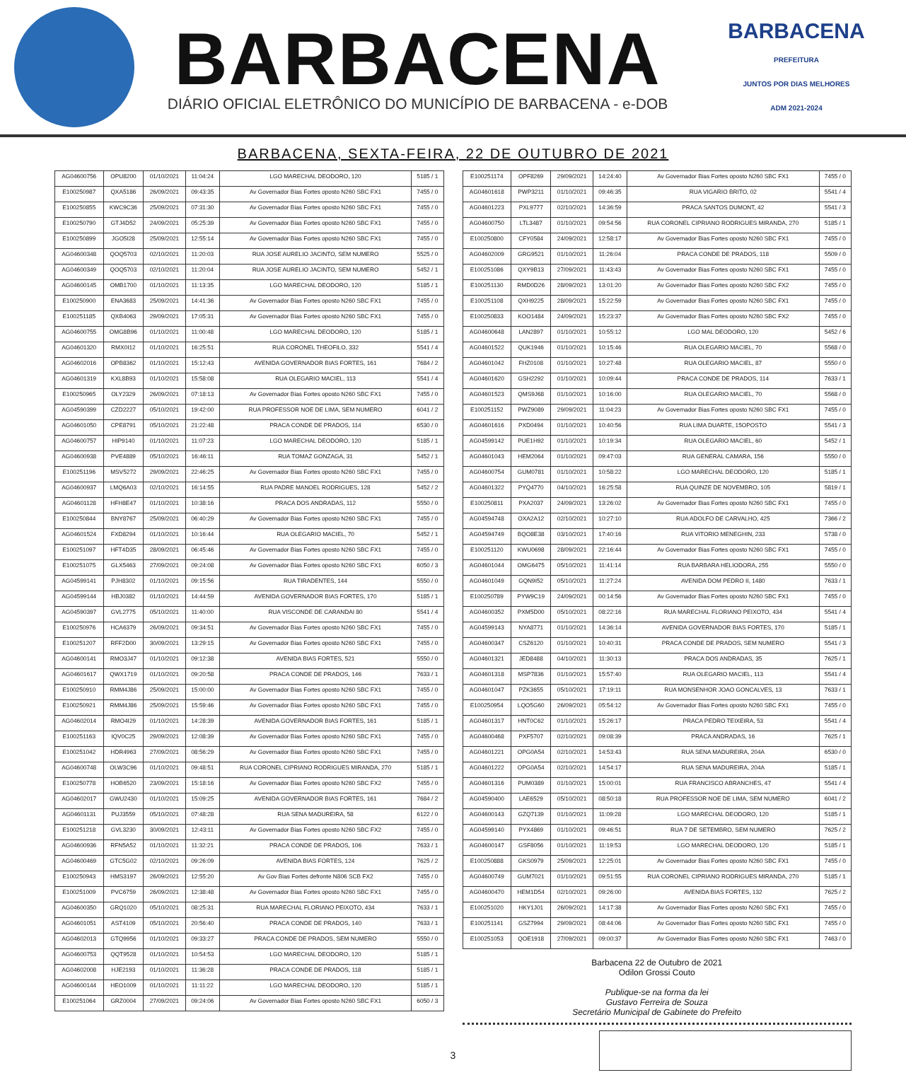BARBACENA
DIÁRIO OFICIAL ELETRÔNICO DO MUNICÍPIO DE BARBACENA - e-DOB
BARBACENA
PREFEITURA
JUNTOS POR DIAS MELHORES
ADM 2021-2024
BARBACENA, SEXTA-FEIRA, 22 DE OUTUBRO DE 2021
| AG04600756 | OPU8200 | 01/10/2021 | 11:04:24 | LGO MARECHAL DEODORO, 120 | 5185 / 1 |
| E100250987 | QXA5186 | 26/09/2021 | 09:43:35 | Av Governador Bias Fortes oposto N260 SBC FX1 | 7455 / 0 |
| E100250855 | KWC9C36 | 25/09/2021 | 07:31:30 | Av Governador Bias Fortes oposto N260 SBC FX1 | 7455 / 0 |
| E100250790 | GTJ4D52 | 24/09/2021 | 05:25:39 | Av Governador Bias Fortes oposto N260 SBC FX1 | 7455 / 0 |
| E100250899 | JGO5I28 | 25/09/2021 | 12:55:14 | Av Governador Bias Fortes oposto N260 SBC FX1 | 7455 / 0 |
| AG04600348 | QOQ5703 | 02/10/2021 | 11:20:03 | RUA JOSE AURELIO JACINTO, SEM NUMERO | 5525 / 0 |
| AG04600349 | QOQ5703 | 02/10/2021 | 11:20:04 | RUA JOSE AURELIO JACINTO, SEM NUMERO | 5452 / 1 |
| AG04600145 | OMB1700 | 01/10/2021 | 11:13:35 | LGO MARECHAL DEODORO, 120 | 5185 / 1 |
| E100250900 | ENA3683 | 25/09/2021 | 14:41:36 | Av Governador Bias Fortes oposto N260 SBC FX1 | 7455 / 0 |
| E100251185 | QXB4063 | 29/09/2021 | 17:05:31 | Av Governador Bias Fortes oposto N260 SBC FX1 | 7455 / 0 |
| AG04600755 | OMG8B96 | 01/10/2021 | 11:00:48 | LGO MARECHAL DEODORO, 120 | 5185 / 1 |
| AG04601320 | RMX0I12 | 01/10/2021 | 16:25:51 | RUA CORONEL THEOFILO, 332 | 5541 / 4 |
| AG04602016 | OPB8362 | 01/10/2021 | 15:12:43 | AVENIDA GOVERNADOR BIAS FORTES, 161 | 7684 / 2 |
| AG04601319 | KXL8B93 | 01/10/2021 | 15:58:08 | RUA OLEGARIO MACIEL, 113 | 5541 / 4 |
| E100250965 | OLY2329 | 26/09/2021 | 07:18:13 | Av Governador Bias Fortes oposto N260 SBC FX1 | 7455 / 0 |
| AG04590399 | CZD2227 | 05/10/2021 | 19:42:00 | RUA PROFESSOR NOE DE LIMA, SEM NUMERO | 6041 / 2 |
| AG04601050 | CPE8791 | 05/10/2021 | 21:22:48 | PRACA CONDE DE PRADOS, 114 | 6530 / 0 |
| AG04600757 | HIP9140 | 01/10/2021 | 11:07:23 | LGO MARECHAL DEODORO, 120 | 5185 / 1 |
| AG04600938 | PVE4889 | 05/10/2021 | 16:46:11 | RUA TOMAZ GONZAGA, 31 | 5452 / 1 |
| E100251196 | MSV5272 | 29/09/2021 | 22:46:25 | Av Governador Bias Fortes oposto N260 SBC FX1 | 7455 / 0 |
| AG04600937 | LMQ6A03 | 02/10/2021 | 16:14:55 | RUA PADRE MANOEL RODRIGUES, 128 | 5452 / 2 |
| AG04601128 | HFH8E47 | 01/10/2021 | 10:38:16 | PRACA DOS ANDRADAS, 112 | 5550 / 0 |
| E100250844 | BNY8767 | 25/09/2021 | 06:40:29 | Av Governador Bias Fortes oposto N260 SBC FX1 | 7455 / 0 |
| AG04601524 | FXD8294 | 01/10/2021 | 10:16:44 | RUA OLEGARIO MACIEL, 70 | 5452 / 1 |
| E100251097 | HFT4D35 | 28/09/2021 | 06:45:46 | Av Governador Bias Fortes oposto N260 SBC FX1 | 7455 / 0 |
| E100251075 | GLX5463 | 27/09/2021 | 09:24:08 | Av Governador Bias Fortes oposto N260 SBC FX1 | 6050 / 3 |
| AG04599141 | PJH8302 | 01/10/2021 | 09:15:56 | RUA TIRADENTES, 144 | 5550 / 0 |
| AG04599144 | HBJ0382 | 01/10/2021 | 14:44:59 | AVENIDA GOVERNADOR BIAS FORTES, 170 | 5185 / 1 |
| AG04590397 | GVL2775 | 05/10/2021 | 11:40:00 | RUA VISCONDE DE CARANDAI 80 | 5541 / 4 |
| E100250976 | HCA6379 | 26/09/2021 | 09:34:51 | Av Governador Bias Fortes oposto N260 SBC FX1 | 7455 / 0 |
| E100251207 | RFF2D00 | 30/09/2021 | 13:29:15 | Av Governador Bias Fortes oposto N260 SBC FX1 | 7455 / 0 |
| AG04600141 | RMO3J47 | 01/10/2021 | 09:12:38 | AVENIDA BIAS FORTES, 521 | 5550 / 0 |
| AG04601617 | QWX1719 | 01/10/2021 | 09:20:58 | PRACA CONDE DE PRADOS, 146 | 7633 / 1 |
| E100250910 | RMM4J86 | 25/09/2021 | 15:00:00 | Av Governador Bias Fortes oposto N260 SBC FX1 | 7455 / 0 |
| E100250921 | RMM4J86 | 25/09/2021 | 15:59:46 | Av Governador Bias Fortes oposto N260 SBC FX1 | 7455 / 0 |
| AG04602014 | RMO4I29 | 01/10/2021 | 14:28:39 | AVENIDA GOVERNADOR BIAS FORTES, 161 | 5185 / 1 |
| E100251163 | IQV0C25 | 29/09/2021 | 12:08:39 | Av Governador Bias Fortes oposto N260 SBC FX1 | 7455 / 0 |
| E100251042 | HDR4963 | 27/09/2021 | 08:56:29 | Av Governador Bias Fortes oposto N260 SBC FX1 | 7455 / 0 |
| AG04600748 | OLW3C96 | 01/10/2021 | 09:48:51 | RUA CORONEL CIPRIANO RODRIGUES MIRANDA, 270 | 5185 / 1 |
| E100250778 | HOB6520 | 23/09/2021 | 15:18:16 | Av Governador Bias Fortes oposto N260 SBC FX2 | 7455 / 0 |
| AG04602017 | GWU2430 | 01/10/2021 | 15:09:25 | AVENIDA GOVERNADOR BIAS FORTES, 161 | 7684 / 2 |
| AG04601131 | PUJ3559 | 05/10/2021 | 07:48:28 | RUA SENA MADUREIRA, 58 | 6122 / 0 |
| E100251218 | GVL3230 | 30/09/2021 | 12:43:11 | Av Governador Bias Fortes oposto N260 SBC FX2 | 7455 / 0 |
| AG04600936 | RFN5A52 | 01/10/2021 | 11:32:21 | PRACA CONDE DE PRADOS, 106 | 7633 / 1 |
| AG04600469 | GTC5G02 | 02/10/2021 | 09:26:09 | AVENIDA BIAS FORTES, 124 | 7625 / 2 |
| E100250943 | HMS3197 | 26/09/2021 | 12:55:20 | Av Gov Bias Fortes defronte N806 SCB FX2 | 7455 / 0 |
| E100251009 | PVC6759 | 26/09/2021 | 12:38:48 | Av Governador Bias Fortes oposto N260 SBC FX1 | 7455 / 0 |
| AG04600350 | GRQ1020 | 05/10/2021 | 08:25:31 | RUA MARECHAL FLORIANO PEIXOTO, 434 | 7633 / 1 |
| AG04601051 | AST4109 | 05/10/2021 | 20:56:40 | PRACA CONDE DE PRADOS, 140 | 7633 / 1 |
| AG04602013 | GTQ9956 | 01/10/2021 | 09:33:27 | PRACA CONDE DE PRADOS, SEM NUMERO | 5550 / 0 |
| AG04600753 | QQT9528 | 01/10/2021 | 10:54:53 | LGO MARECHAL DEODORO, 120 | 5185 / 1 |
| AG04602008 | HJE2193 | 01/10/2021 | 11:36:28 | PRACA CONDE DE PRADOS, 118 | 5185 / 1 |
| AG04600144 | HEO1009 | 01/10/2021 | 11:11:22 | LGO MARECHAL DEODORO, 120 | 5185 / 1 |
| E100251064 | GRZ0004 | 27/09/2021 | 09:24:06 | Av Governador Bias Fortes oposto N260 SBC FX1 | 6050 / 3 |
| E100251174 | OPF8269 | 29/09/2021 | 14:24:40 | Av Governador Bias Fortes oposto N260 SBC FX1 | 7455 / 0 |
| AG04601618 | PWP3211 | 01/10/2021 | 09:46:35 | RUA VIGARIO BRITO, 02 | 5541 / 4 |
| AG04601223 | PXL9777 | 02/10/2021 | 14:36:59 | PRACA SANTOS DUMONT, 42 | 5541 / 3 |
| AG04600750 | LTL3487 | 01/10/2021 | 09:54:56 | RUA CORONEL CIPRIANO RODRIGUES MIRANDA, 270 | 5185 / 1 |
| E100250800 | CFY0584 | 24/09/2021 | 12:58:17 | Av Governador Bias Fortes oposto N260 SBC FX1 | 7455 / 0 |
| AG04602009 | GRG9521 | 01/10/2021 | 11:26:04 | PRACA CONDE DE PRADOS, 118 | 5509 / 0 |
| E100251086 | QXY9B13 | 27/09/2021 | 11:43:43 | Av Governador Bias Fortes oposto N260 SBC FX1 | 7455 / 0 |
| E100251130 | RMD0D26 | 28/09/2021 | 13:01:20 | Av Governador Bias Fortes oposto N260 SBC FX2 | 7455 / 0 |
| E100251108 | QXH9225 | 28/09/2021 | 15:22:59 | Av Governador Bias Fortes oposto N260 SBC FX1 | 7455 / 0 |
| E100250833 | KOO1484 | 24/09/2021 | 15:23:37 | Av Governador Bias Fortes oposto N260 SBC FX2 | 7455 / 0 |
| AG04600648 | LAN2897 | 01/10/2021 | 10:55:12 | LGO MAL DEODORO, 120 | 5452 / 6 |
| AG04601522 | QUK1946 | 01/10/2021 | 10:15:46 | RUA OLEGARIO MACIEL, 70 | 5568 / 0 |
| AG04601042 | FHZ0108 | 01/10/2021 | 10:27:48 | RUA OLEGARIO MACIEL, 87 | 5550 / 0 |
| AG04601620 | GSH2292 | 01/10/2021 | 10:09:44 | PRACA CONDE DE PRADOS, 114 | 7633 / 1 |
| AG04601523 | QMS9J68 | 01/10/2021 | 10:16:00 | RUA OLEGARIO MACIEL, 70 | 5568 / 0 |
| E100251152 | PWZ9089 | 29/09/2021 | 11:04:23 | Av Governador Bias Fortes oposto N260 SBC FX1 | 7455 / 0 |
| AG04601616 | PXD0494 | 01/10/2021 | 10:40:56 | RUA LIMA DUARTE, 15OPOSTO | 5541 / 3 |
| AG04599142 | PUE1H92 | 01/10/2021 | 10:19:34 | RUA OLEGARIO MACIEL, 60 | 5452 / 1 |
| AG04601043 | HEM2064 | 01/10/2021 | 09:47:03 | RUA GENERAL CAMARA, 156 | 5550 / 0 |
| AG04600754 | GUM0781 | 01/10/2021 | 10:58:22 | LGO MARECHAL DEODORO, 120 | 5185 / 1 |
| AG04601322 | PYQ4770 | 04/10/2021 | 16:25:58 | RUA QUINZE DE NOVEMBRO, 105 | 5819 / 1 |
| E100250811 | PXA2037 | 24/09/2021 | 13:26:02 | Av Governador Bias Fortes oposto N260 SBC FX1 | 7455 / 0 |
| AG04594748 | OXA2A12 | 02/10/2021 | 10:27:10 | RUA ADOLFO DE CARVALHO, 425 | 7366 / 2 |
| AG04594749 | BQO8E38 | 03/10/2021 | 17:40:16 | RUA VITORIO MENEGHIN, 233 | 5738 / 0 |
| E100251120 | KWU0698 | 28/09/2021 | 22:16:44 | Av Governador Bias Fortes oposto N260 SBC FX1 | 7455 / 0 |
| AG04601044 | OMG6475 | 05/10/2021 | 11:41:14 | RUA BARBARA HELIODORA, 255 | 5550 / 0 |
| AG04601049 | GQN9I52 | 05/10/2021 | 11:27:24 | AVENIDA DOM PEDRO II, 1480 | 7633 / 1 |
| E100250789 | PYW9C19 | 24/09/2021 | 00:14:56 | Av Governador Bias Fortes oposto N260 SBC FX1 | 7455 / 0 |
| AG04600352 | PXM5D00 | 05/10/2021 | 08:22:16 | RUA MARECHAL FLORIANO PEIXOTO, 434 | 5541 / 4 |
| AG04599143 | NYA8771 | 01/10/2021 | 14:36:14 | AVENIDA GOVERNADOR BIAS FORTES, 170 | 5185 / 1 |
| AG04600347 | CSZ6120 | 01/10/2021 | 10:40:31 | PRACA CONDE DE PRADOS, SEM NUMERO | 5541 / 3 |
| AG04601321 | JED8488 | 04/10/2021 | 11:30:13 | PRACA DOS ANDRADAS, 35 | 7625 / 1 |
| AG04601318 | MSP7836 | 01/10/2021 | 15:57:40 | RUA OLEGARIO MACIEL, 113 | 5541 / 4 |
| AG04601047 | PZK3655 | 05/10/2021 | 17:19:11 | RUA MONSENHOR JOAO GONCALVES, 13 | 7633 / 1 |
| E100250954 | LQO5G60 | 26/09/2021 | 05:54:12 | Av Governador Bias Fortes oposto N260 SBC FX1 | 7455 / 0 |
| AG04601317 | HNT0C62 | 01/10/2021 | 15:26:17 | PRACA PEDRO TEIXEIRA, 53 | 5541 / 4 |
| AG04600468 | PXF5707 | 02/10/2021 | 09:08:39 | PRACA ANDRADAS, 16 | 7625 / 1 |
| AG04601221 | OPG0A54 | 02/10/2021 | 14:53:43 | RUA SENA MADUREIRA, 204A | 6530 / 0 |
| AG04601222 | OPG0A54 | 02/10/2021 | 14:54:17 | RUA SENA MADUREIRA, 204A | 5185 / 1 |
| AG04601316 | PUM0389 | 01/10/2021 | 15:00:01 | RUA FRANCISCO ABRANCHES, 47 | 5541 / 4 |
| AG04590400 | LAE6529 | 05/10/2021 | 08:50:18 | RUA PROFESSOR NOE DE LIMA, SEM NUMERO | 6041 / 2 |
| AG04600143 | GZQ7139 | 01/10/2021 | 11:09:28 | LGO MARECHAL DEODORO, 120 | 5185 / 1 |
| AG04599140 | PYX4869 | 01/10/2021 | 09:46:51 | RUA 7 DE SETEMBRO, SEM NUMERO | 7625 / 2 |
| AG04600147 | GSF8056 | 01/10/2021 | 11:19:53 | LGO MARECHAL DEODORO, 120 | 5185 / 1 |
| E100250888 | GKS0979 | 25/09/2021 | 12:25:01 | Av Governador Bias Fortes oposto N260 SBC FX1 | 7455 / 0 |
| AG04600749 | GUM7021 | 01/10/2021 | 09:51:55 | RUA CORONEL CIPRIANO RODRIGUES MIRANDA, 270 | 5185 / 1 |
| AG04600470 | HEM1D54 | 02/10/2021 | 09:26:00 | AVENIDA BIAS FORTES, 132 | 7625 / 2 |
| E100251020 | HKY1J01 | 26/09/2021 | 14:17:38 | Av Governador Bias Fortes oposto N260 SBC FX1 | 7455 / 0 |
| E100251141 | GSZ7994 | 29/09/2021 | 08:44:06 | Av Governador Bias Fortes oposto N260 SBC FX1 | 7455 / 0 |
| E100251053 | QOE1918 | 27/09/2021 | 09:00:37 | Av Governador Bias Fortes oposto N260 SBC FX1 | 7463 / 0 |
Barbacena 22 de Outubro de 2021
Odilon Grossi Couto
Publique-se na forma da lei
Gustavo Ferreira de Souza
Secretário Municipal de Gabinete do Prefeito
3